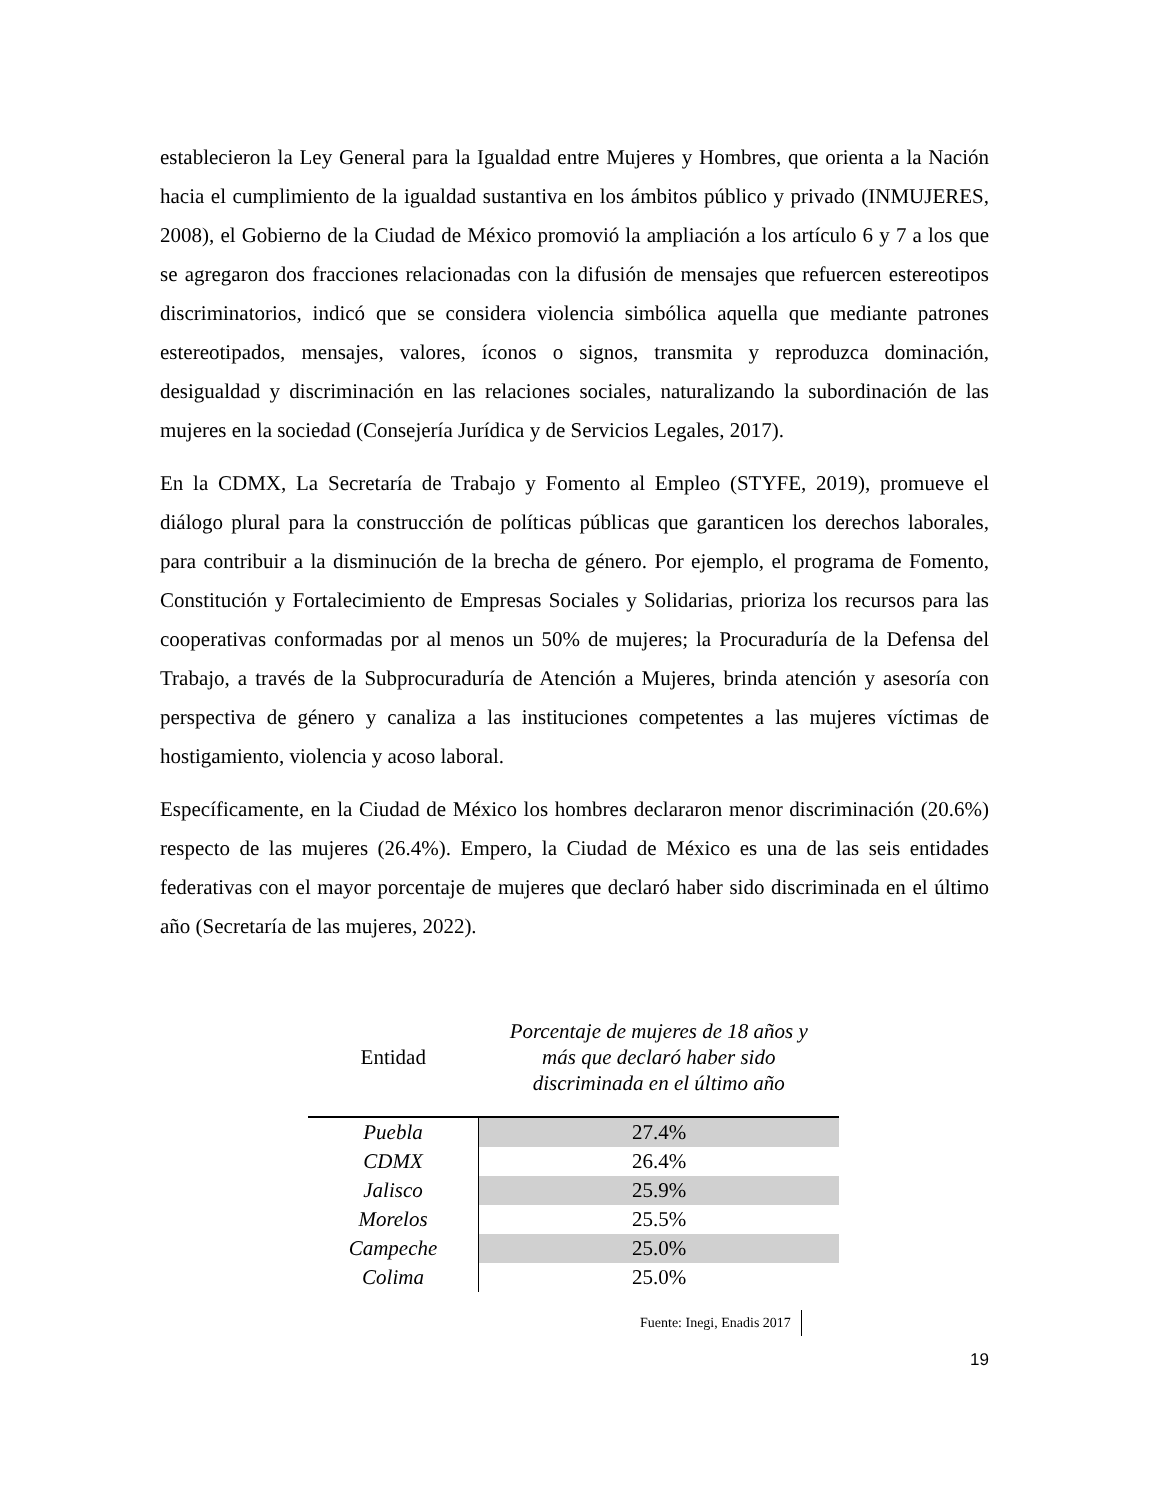establecieron la Ley General para la Igualdad entre Mujeres y Hombres, que orienta a la Nación hacia el cumplimiento de la igualdad sustantiva en los ámbitos público y privado (INMUJERES, 2008), el Gobierno de la Ciudad de México promovió la ampliación a los artículo 6 y 7 a los que se agregaron dos fracciones relacionadas con la difusión de mensajes que refuercen estereotipos discriminatorios, indicó que se considera violencia simbólica aquella que mediante patrones estereotipados, mensajes, valores, íconos o signos, transmita y reproduzca dominación, desigualdad y discriminación en las relaciones sociales, naturalizando la subordinación de las mujeres en la sociedad (Consejería Jurídica y de Servicios Legales, 2017).
En la CDMX, La Secretaría de Trabajo y Fomento al Empleo (STYFE, 2019), promueve el diálogo plural para la construcción de políticas públicas que garanticen los derechos laborales, para contribuir a la disminución de la brecha de género. Por ejemplo, el programa de Fomento, Constitución y Fortalecimiento de Empresas Sociales y Solidarias, prioriza los recursos para las cooperativas conformadas por al menos un 50% de mujeres; la Procuraduría de la Defensa del Trabajo, a través de la Subprocuraduría de Atención a Mujeres, brinda atención y asesoría con perspectiva de género y canaliza a las instituciones competentes a las mujeres víctimas de hostigamiento, violencia y acoso laboral.
Específicamente, en la Ciudad de México los hombres declararon menor discriminación (20.6%) respecto de las mujeres (26.4%). Empero, la Ciudad de México es una de las seis entidades federativas con el mayor porcentaje de mujeres que declaró haber sido discriminada en el último año (Secretaría de las mujeres, 2022).
| Entidad | Porcentaje de mujeres de 18 años y más que declaró haber sido discriminada en el último año |
| --- | --- |
| Puebla | 27.4% |
| CDMX | 26.4% |
| Jalisco | 25.9% |
| Morelos | 25.5% |
| Campeche | 25.0% |
| Colima | 25.0% |
Fuente: Inegi, Enadis 2017
19